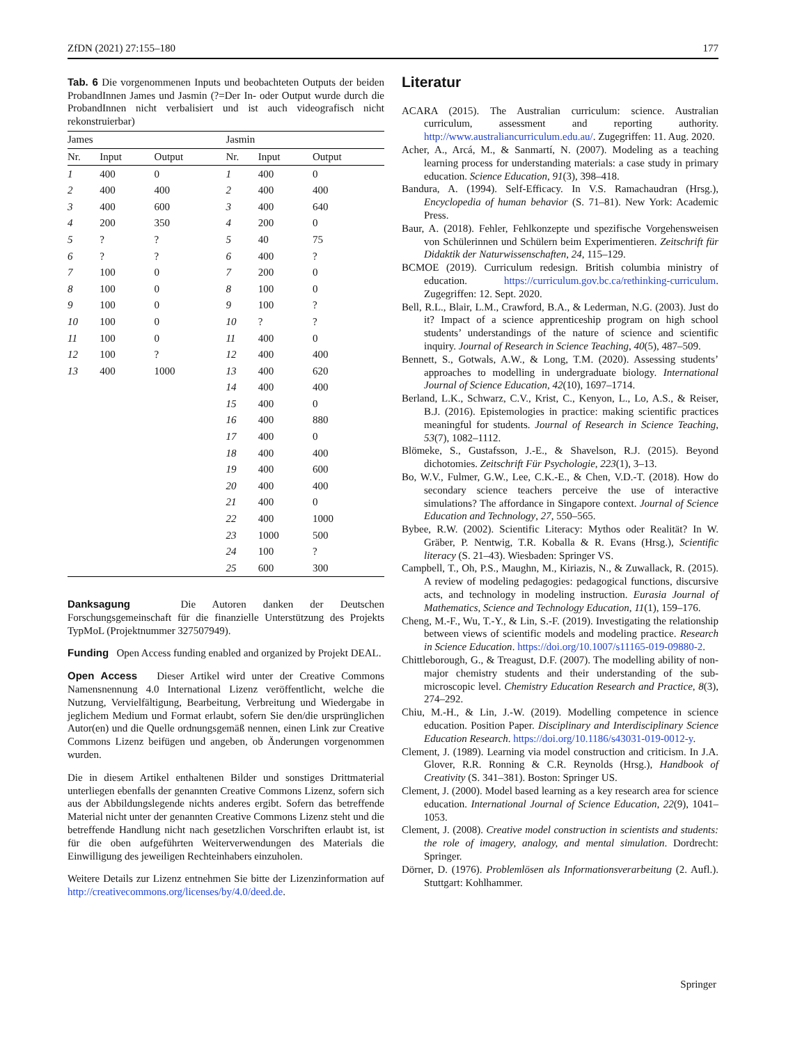ZfDN (2021) 27:155–180 177
Tab. 6 Die vorgenommenen Inputs und beobachteten Outputs der beiden ProbandInnen James und Jasmin (?=Der In- oder Output wurde durch die ProbandInnen nicht verbalisiert und ist auch videografisch nicht rekonstruierbar)
| James | | | Jasmin | | |
| --- | --- | --- | --- | --- | --- |
| Nr. | Input | Output | Nr. | Input | Output |
| 1 | 400 | 0 | 1 | 400 | 0 |
| 2 | 400 | 400 | 2 | 400 | 400 |
| 3 | 400 | 600 | 3 | 400 | 640 |
| 4 | 200 | 350 | 4 | 200 | 0 |
| 5 | ? | ? | 5 | 40 | 75 |
| 6 | ? | ? | 6 | 400 | ? |
| 7 | 100 | 0 | 7 | 200 | 0 |
| 8 | 100 | 0 | 8 | 100 | 0 |
| 9 | 100 | 0 | 9 | 100 | ? |
| 10 | 100 | 0 | 10 | ? | ? |
| 11 | 100 | 0 | 11 | 400 | 0 |
| 12 | 100 | ? | 12 | 400 | 400 |
| 13 | 400 | 1000 | 13 | 400 | 620 |
| | | | 14 | 400 | 400 |
| | | | 15 | 400 | 0 |
| | | | 16 | 400 | 880 |
| | | | 17 | 400 | 0 |
| | | | 18 | 400 | 400 |
| | | | 19 | 400 | 600 |
| | | | 20 | 400 | 400 |
| | | | 21 | 400 | 0 |
| | | | 22 | 400 | 1000 |
| | | | 23 | 1000 | 500 |
| | | | 24 | 100 | ? |
| | | | 25 | 600 | 300 |
Danksagung Die Autoren danken der Deutschen Forschungsgemeinschaft für die finanzielle Unterstützung des Projekts TypMoL (Projektnummer 327507949).
Funding Open Access funding enabled and organized by Projekt DEAL.
Open Access Dieser Artikel wird unter der Creative Commons Namensnennung 4.0 International Lizenz veröffentlicht, welche die Nutzung, Vervielfältigung, Bearbeitung, Verbreitung und Wiedergabe in jeglichem Medium und Format erlaubt, sofern Sie den/die ursprünglichen Autor(en) und die Quelle ordnungsgemäß nennen, einen Link zur Creative Commons Lizenz beifügen und angeben, ob Änderungen vorgenommen wurden.
Die in diesem Artikel enthaltenen Bilder und sonstiges Drittmaterial unterliegen ebenfalls der genannten Creative Commons Lizenz, sofern sich aus der Abbildungslegende nichts anderes ergibt. Sofern das betreffende Material nicht unter der genannten Creative Commons Lizenz steht und die betreffende Handlung nicht nach gesetzlichen Vorschriften erlaubt ist, ist für die oben aufgeführten Weiterverwendungen des Materials die Einwilligung des jeweiligen Rechteinhabers einzuholen.
Weitere Details zur Lizenz entnehmen Sie bitte der Lizenzinformation auf http://creativecommons.org/licenses/by/4.0/deed.de.
Literatur
ACARA (2015). The Australian curriculum: science. Australian curriculum, assessment and reporting authority. http://www.australiancurriculum.edu.au/. Zugegriffen: 11. Aug. 2020.
Acher, A., Arcá, M., & Sanmartí, N. (2007). Modeling as a teaching learning process for understanding materials: a case study in primary education. Science Education, 91(3), 398–418.
Bandura, A. (1994). Self-Efficacy. In V.S. Ramachaudran (Hrsg.), Encyclopedia of human behavior (S. 71–81). New York: Academic Press.
Baur, A. (2018). Fehler, Fehlkonzepte und spezifische Vorgehensweisen von Schülerinnen und Schülern beim Experimentieren. Zeitschrift für Didaktik der Naturwissenschaften, 24, 115–129.
BCMOE (2019). Curriculum redesign. British columbia ministry of education. https://curriculum.gov.bc.ca/rethinking-curriculum. Zugegriffen: 12. Sept. 2020.
Bell, R.L., Blair, L.M., Crawford, B.A., & Lederman, N.G. (2003). Just do it? Impact of a science apprenticeship program on high school students’ understandings of the nature of science and scientific inquiry. Journal of Research in Science Teaching, 40(5), 487–509.
Bennett, S., Gotwals, A.W., & Long, T.M. (2020). Assessing students’ approaches to modelling in undergraduate biology. International Journal of Science Education, 42(10), 1697–1714.
Berland, L.K., Schwarz, C.V., Krist, C., Kenyon, L., Lo, A.S., & Reiser, B.J. (2016). Epistemologies in practice: making scientific practices meaningful for students. Journal of Research in Science Teaching, 53(7), 1082–1112.
Blömeke, S., Gustafsson, J.-E., & Shavelson, R.J. (2015). Beyond dichotomies. Zeitschrift Für Psychologie, 223(1), 3–13.
Bo, W.V., Fulmer, G.W., Lee, C.K.-E., & Chen, V.D.-T. (2018). How do secondary science teachers perceive the use of interactive simulations? The affordance in Singapore context. Journal of Science Education and Technology, 27, 550–565.
Bybee, R.W. (2002). Scientific Literacy: Mythos oder Realität? In W. Gräber, P. Nentwig, T.R. Koballa & R. Evans (Hrsg.), Scientific literacy (S. 21–43). Wiesbaden: Springer VS.
Campbell, T., Oh, P.S., Maughn, M., Kiriazis, N., & Zuwallack, R. (2015). A review of modeling pedagogies: pedagogical functions, discursive acts, and technology in modeling instruction. Eurasia Journal of Mathematics, Science and Technology Education, 11(1), 159–176.
Cheng, M.-F., Wu, T.-Y., & Lin, S.-F. (2019). Investigating the relationship between views of scientific models and modeling practice. Research in Science Education. https://doi.org/10.1007/s11165-019-09880-2.
Chittleborough, G., & Treagust, D.F. (2007). The modelling ability of non-major chemistry students and their understanding of the sub-microscopic level. Chemistry Education Research and Practice, 8(3), 274–292.
Chiu, M.-H., & Lin, J.-W. (2019). Modelling competence in science education. Position Paper. Disciplinary and Interdisciplinary Science Education Research. https://doi.org/10.1186/s43031-019-0012-y.
Clement, J. (1989). Learning via model construction and criticism. In J.A. Glover, R.R. Ronning & C.R. Reynolds (Hrsg.), Handbook of Creativity (S. 341–381). Boston: Springer US.
Clement, J. (2000). Model based learning as a key research area for science education. International Journal of Science Education, 22(9), 1041–1053.
Clement, J. (2008). Creative model construction in scientists and students: the role of imagery, analogy, and mental simulation. Dordrecht: Springer.
Dörner, D. (1976). Problemlösen als Informationsverarbeitung (2. Aufl.). Stuttgart: Kohlhammer.
Springer